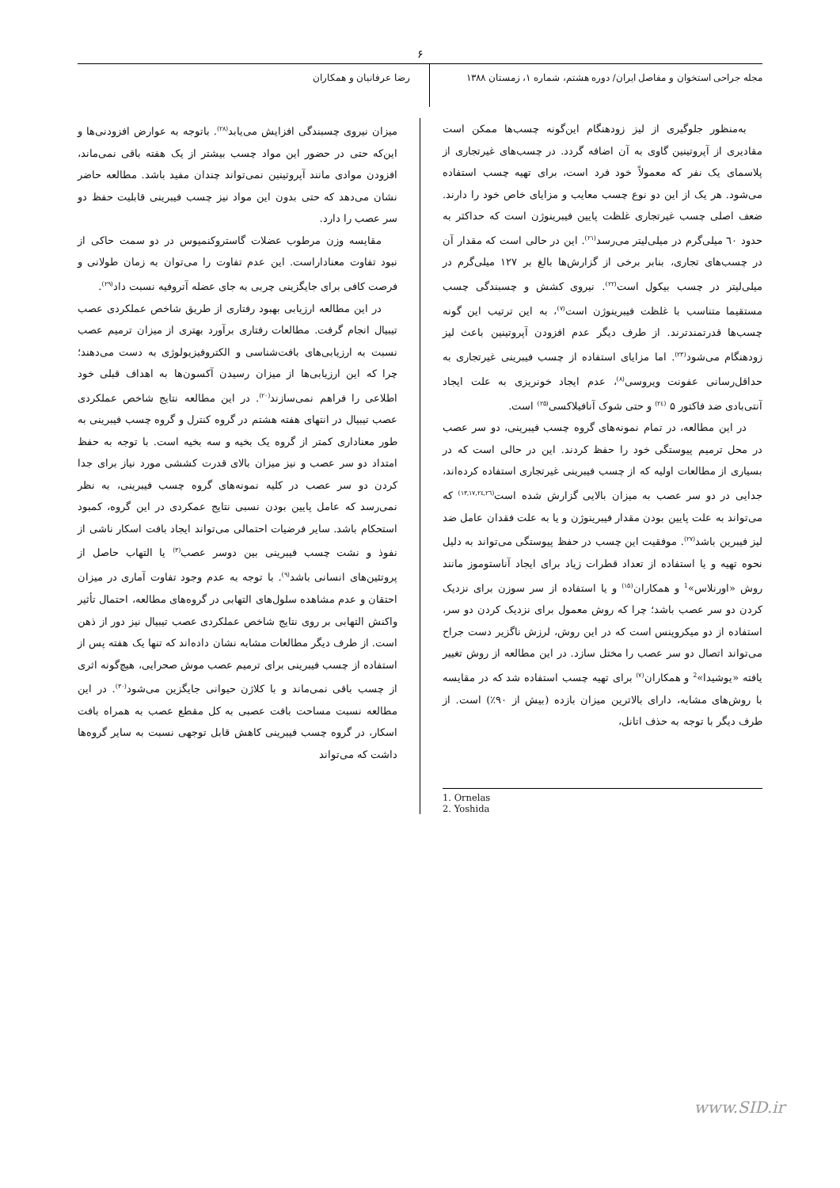۶
مجله جراحی استخوان و مفاصل ایران/ دوره هشتم، شماره ۱، زمستان ۱۳۸۸
رضا عرفانیان و همکاران
به‌منظور جلوگیری از لیز زودهنگام این‌گونه چسب‌ها ممکن است مقادیری از آپروتینین گاوی به آن اضافه گردد. در چسب‌های غیرتجاری از پلاسمای یک نفر که معمولاً خود فرد است، برای تهیه چسب استفاده می‌شود. هر یک از این دو نوع چسب معایب و مزایای خاص خود را دارند. ضعف اصلی چسب غیرتجاری غلظت پایین فیبرینوژن است که حداکثر به حدود ٦٠ میلی‌گرم در میلی‌لیتر می‌رسد<sup>(۲۱)</sup>. این در حالی است که مقدار آن در چسب‌های تجاری، بنابر برخی از گزارش‌ها بالغ بر ۱۲۷ میلی‌گرم در میلی‌لیتر در چسب بیکول است<sup>(۲۲)</sup>. نیروی کشش و چسبندگی چسب مستقیما متناسب با غلظت فیبرینوژن است<sup>(۷)</sup>، به این ترتیب این گونه چسب‌ها قدرتمندترند. از طرف دیگر عدم افزودن آپروتینین باعث لیز زودهنگام می‌شود<sup>(۲۳)</sup>. اما مزایای استفاده از چسب فیبرینی غیرتجاری به حداقل‌رسانی عفونت ویروسی<sup>(۸)</sup>، عدم ایجاد خونریزی به علت ایجاد آنتی‌بادی ضد فاکتور ۵ <sup>(۲٤)</sup> و حتی شوک آنافیلاکسی<sup>(۲۵)</sup> است.
در این مطالعه، در تمام نمونه‌های گروه چسب فیبرینی، دو سر عصب در محل ترمیم پیوستگی خود را حفظ کردند. این در حالی است که در بسیاری از مطالعات اولیه که از چسب فیبرینی غیرتجاری استفاده کرده‌اند، جدایی در دو سر عصب به میزان بالایی گزارش شده است<sup>(۱۳,۱۷,۲٤,۲٦)</sup> که می‌تواند به علت پایین بودن مقدار فیبرینوژن و یا به علت فقدان عامل ضد لیز فیبرین باشد<sup>(۲۷)</sup>. موفقیت این چسب در حفظ پیوستگی می‌تواند به دلیل نحوه تهیه و یا استفاده از تعداد قطرات زیاد برای ایجاد آناستوموز مانند روش «اورنلاس»<sup>1</sup> و همکاران<sup>(۱۵)</sup> و یا استفاده از سر سوزن برای نزدیک کردن دو سر عصب باشد؛ چرا که روش معمول برای نزدیک کردن دو سر، استفاده از دو میکروپنس است که در این روش، لرزش ناگزیر دست جراح می‌تواند اتصال دو سر عصب را مختل سازد. در این مطالعه از روش تغییر یافته «یوشیدا»<sup>2</sup> و همکاران<sup>(۷)</sup> برای تهیه چسب استفاده شد که در مقایسه با روش‌های مشابه، دارای بالاترین میزان بازده (بیش از ۹۰٪) است. از طرف دیگر با توجه به حذف اتانل،
1. Ornelas
2. Yoshida
میزان نیروی چسبندگی افزایش می‌یابد<sup>(۲۸)</sup>. باتوجه به عوارض افزودنی‌ها و این‌که حتی در حضور این مواد چسب بیشتر از یک هفته باقی نمی‌ماند، افزودن موادی مانند آپروتینین نمی‌تواند چندان مفید باشد. مطالعه حاضر نشان می‌دهد که حتی بدون این مواد نیز چسب فیبرینی قابلیت حفظ دو سر عصب را دارد.
مقایسه وزن مرطوب عضلات گاستروکنمیوس در دو سمت حاکی از نبود تفاوت معناداراست. این عدم تفاوت را می‌توان به زمان طولانی و فرصت کافی برای جایگزینی چربی به جای عضله آتروفیه نسبت داد<sup>(۲۹)</sup>.
در این مطالعه ارزیابی بهبود رفتاری از طریق شاخص عملکردی عصب تیبیال انجام گرفت. مطالعات رفتاری برآورد بهتری از میزان ترمیم عصب نسبت به ارزیابی‌های بافت‌شناسی و الکتروفیزیولوژی به دست می‌دهند؛ چرا که این ارزیابی‌ها از میزان رسیدن آکسون‌ها به اهداف قبلی خود اطلاعی را فراهم نمی‌سازند<sup>(۲۰)</sup>. در این مطالعه نتایج شاخص عملکردی عصب تیبیال در انتهای هفته هشتم در گروه کنترل و گروه چسب فیبرینی به طور معناداری کمتر از گروه یک بخیه و سه بخیه است. با توجه به حفظ امتداد دو سر عصب و نیز میزان بالای قدرت کششی مورد نیاز برای جدا کردن دو سر عصب در کلیه نمونه‌های گروه چسب فیبرینی، به نظر نمی‌رسد که عامل پایین بودن نسبی نتایج عمکردی در این گروه، کمبود استحکام باشد. سایر فرضیات احتمالی می‌تواند ایجاد بافت اسکار ناشی از نفوذ و نشت چسب فیبرینی بین دوسر عصب<sup>(۳)</sup> یا التهاب حاصل از پروتئین‌های انسانی باشد<sup>(۹)</sup>. با توجه به عدم وجود تفاوت آماری در میزان احتقان و عدم مشاهده سلول‌های التهابی در گروه‌های مطالعه، احتمال تأثیر واکنش التهابی بر روی نتایج شاخص عملکردی عصب تیبیال نیز دور از ذهن است. از طرف دیگر مطالعات مشابه نشان داده‌اند که تنها یک هفته پس از استفاده از چسب فیبرینی برای ترمیم عصب موش صحرایی، هیچ‌گونه اثری از چسب باقی نمی‌ماند و با کلاژن حیوانی جایگزین می‌شود<sup>(۳۰)</sup>. در این مطالعه نسبت مساحت بافت عصبی به کل مقطع عصب به همراه بافت اسکار، در گروه چسب فیبرینی کاهش قابل توجهی نسبت به سایر گروه‌ها داشت که می‌تواند
www.SID.ir